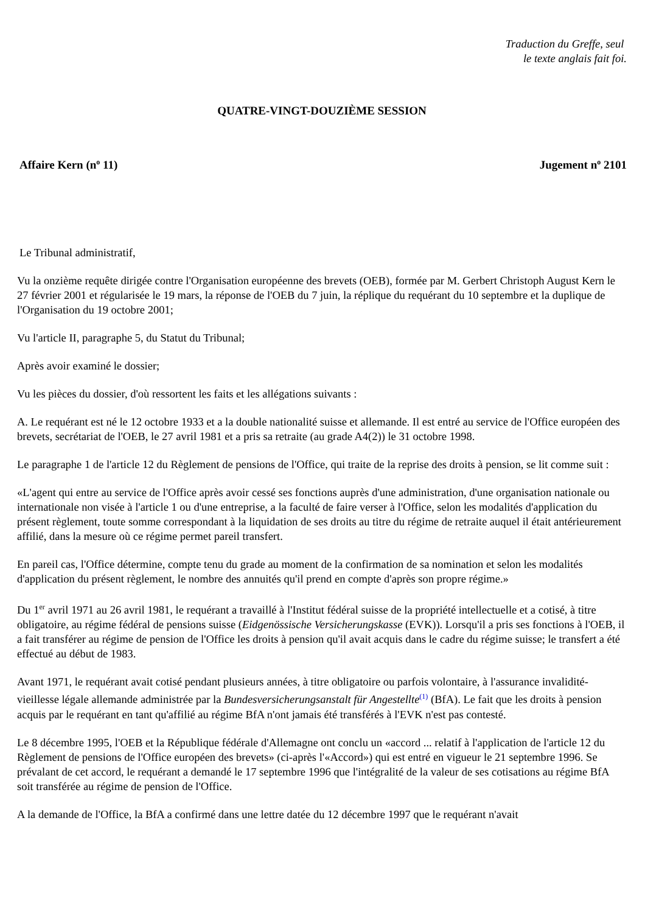Traduction du Greffe, seul
le texte anglais fait foi.
QUATRE-VINGT-DOUZIÈME SESSION
Affaire Kern (n<sup>o</sup> 11) Jugement n<sup>o</sup> 2101
Le Tribunal administratif,
Vu la onzième requête dirigée contre l'Organisation européenne des brevets (OEB), formée par M. Gerbert Christoph August Kern le 27 février 2001 et régularisée le 19 mars, la réponse de l'OEB du 7 juin, la réplique du requérant du 10 septembre et la duplique de l'Organisation du 19 octobre 2001;
Vu l'article II, paragraphe 5, du Statut du Tribunal;
Après avoir examiné le dossier;
Vu les pièces du dossier, d'où ressortent les faits et les allégations suivants :
A. Le requérant est né le 12 octobre 1933 et a la double nationalité suisse et allemande. Il est entré au service de l'Office européen des brevets, secrétariat de l'OEB, le 27 avril 1981 et a pris sa retraite (au grade A4(2)) le 31 octobre 1998.
Le paragraphe 1 de l'article 12 du Règlement de pensions de l'Office, qui traite de la reprise des droits à pension, se lit comme suit :
«L'agent qui entre au service de l'Office après avoir cessé ses fonctions auprès d'une administration, d'une organisation nationale ou internationale non visée à l'article 1 ou d'une entreprise, a la faculté de faire verser à l'Office, selon les modalités d'application du présent règlement, toute somme correspondant à la liquidation de ses droits au titre du régime de retraite auquel il était antérieurement affilié, dans la mesure où ce régime permet pareil transfert.
En pareil cas, l'Office détermine, compte tenu du grade au moment de la confirmation de sa nomination et selon les modalités d'application du présent règlement, le nombre des annuités qu'il prend en compte d'après son propre régime.»
Du 1<sup>er</sup> avril 1971 au 26 avril 1981, le requérant a travaillé à l'Institut fédéral suisse de la propriété intellectuelle et a cotisé, à titre obligatoire, au régime fédéral de pensions suisse (Eidgenössische Versicherungskasse (EVK)). Lorsqu'il a pris ses fonctions à l'OEB, il a fait transférer au régime de pension de l'Office les droits à pension qu'il avait acquis dans le cadre du régime suisse; le transfert a été effectué au début de 1983.
Avant 1971, le requérant avait cotisé pendant plusieurs années, à titre obligatoire ou parfois volontaire, à l'assurance invalidité-vieillesse légale allemande administrée par la Bundesversicherungsanstalt für Angestellte<sup>(1)</sup> (BfA). Le fait que les droits à pension acquis par le requérant en tant qu'affilié au régime BfA n'ont jamais été transférés à l'EVK n'est pas contesté.
Le 8 décembre 1995, l'OEB et la République fédérale d'Allemagne ont conclu un «accord ... relatif à l'application de l'article 12 du Règlement de pensions de l'Office européen des brevets» (ci-après l'«Accord») qui est entré en vigueur le 21 septembre 1996. Se prévalant de cet accord, le requérant a demandé le 17 septembre 1996 que l'intégralité de la valeur de ses cotisations au régime BfA soit transférée au régime de pension de l'Office.
A la demande de l'Office, la BfA a confirmé dans une lettre datée du 12 décembre 1997 que le requérant n'avait